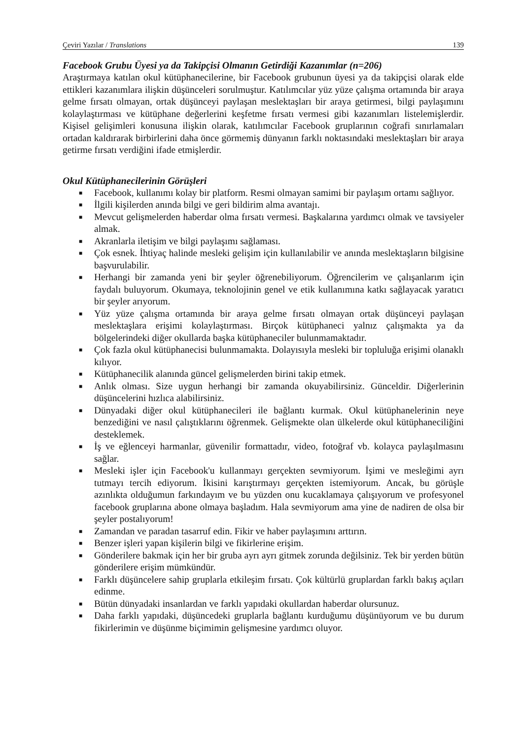Çeviri Yazılar / Translations 139
Facebook Grubu Üyesi ya da Takipçisi Olmanın Getirdiği Kazanımlar (n=206)
Araştırmaya katılan okul kütüphanecilerine, bir Facebook grubunun üyesi ya da takipçisi olarak elde ettikleri kazanımlara ilişkin düşünceleri sorulmuştur. Katılımcılar yüz yüze çalışma ortamında bir araya gelme fırsatı olmayan, ortak düşünceyi paylaşan meslektaşları bir araya getirmesi, bilgi paylaşımını kolaylaştırması ve kütüphane değerlerini keşfetme fırsatı vermesi gibi kazanımları listelemişlerdir. Kişisel gelişimleri konusuna ilişkin olarak, katılımcılar Facebook gruplarının coğrafi sınırlamaları ortadan kaldırarak birbirlerini daha önce görmemiş dünyanın farklı noktasındaki meslektaşları bir araya getirme fırsatı verdiğini ifade etmişlerdir.
Okul Kütüphanecilerinin Görüşleri
■ Facebook, kullanımı kolay bir platform. Resmi olmayan samimi bir paylaşım ortamı sağlıyor.
■ İlgili kişilerden anında bilgi ve geri bildirim alma avantajı.
■ Mevcut gelişmelerden haberdar olma fırsatı vermesi. Başkalarına yardımcı olmak ve tavsiyeler almak.
■ Akranlarla iletişim ve bilgi paylaşımı sağlaması.
■ Çok esnek. İhtiyaç halinde mesleki gelişim için kullanılabilir ve anında meslektaşların bilgisine başvurulabilir.
■ Herhangi bir zamanda yeni bir şeyler öğrenebiliyorum. Öğrencilerim ve çalışanlarım için faydalı buluyorum. Okumaya, teknolojinin genel ve etik kullanımına katkı sağlayacak yaratıcı bir şeyler arıyorum.
■ Yüz yüze çalışma ortamında bir araya gelme fırsatı olmayan ortak düşünceyi paylaşan meslektaşlara erişimi kolaylaştırması. Birçok kütüphaneci yalnız çalışmakta ya da bölgelerindeki diğer okullarda başka kütüphaneciler bulunmamaktadır.
■ Çok fazla okul kütüphanecisi bulunmamakta. Dolayısıyla mesleki bir topluluğa erişimi olanaklı kılıyor.
■ Kütüphanecilik alanında güncel gelişmelerden birini takip etmek.
■ Anlık olması. Size uygun herhangi bir zamanda okuyabilirsiniz. Günceldir. Diğerlerinin düşüncelerini hızlıca alabilirsiniz.
■ Dünyadaki diğer okul kütüphanecileri ile bağlantı kurmak. Okul kütüphanelerinin neye benzediğini ve nasıl çalıştıklarını öğrenmek. Gelişmekte olan ülkelerde okul kütüphaneciliğini desteklemek.
■ İş ve eğlenceyi harmanlar, güvenilir formattadır, video, fotoğraf vb. kolayca paylaşılmasını sağlar.
■ Mesleki işler için Facebook'u kullanmayı gerçekten sevmiyorum. İşimi ve mesleğimi ayrı tutmayı tercih ediyorum. İkisini karıştırmayı gerçekten istemiyorum. Ancak, bu görüşle azınlıkta olduğumun farkındayım ve bu yüzden onu kucaklamaya çalışıyorum ve profesyonel facebook gruplarına abone olmaya başladım. Hala sevmiyorum ama yine de nadiren de olsa bir şeyler postalıyorum!
■ Zamandan ve paradan tasarruf edin. Fikir ve haber paylaşımını arttırın.
■ Benzer işleri yapan kişilerin bilgi ve fikirlerine erişim.
■ Gönderilere bakmak için her bir gruba ayrı ayrı gitmek zorunda değilsiniz. Tek bir yerden bütün gönderilere erişim mümkündür.
■ Farklı düşüncelere sahip gruplarla etkileşim fırsatı. Çok kültürlü gruplardan farklı bakış açıları edinme.
■ Bütün dünyadaki insanlardan ve farklı yapıdaki okullardan haberdar olursunuz.
■ Daha farklı yapıdaki, düşüncedeki gruplarla bağlantı kurduğumu düşünüyorum ve bu durum fikirlerimin ve düşünme biçimimin gelişmesine yardımcı oluyor.